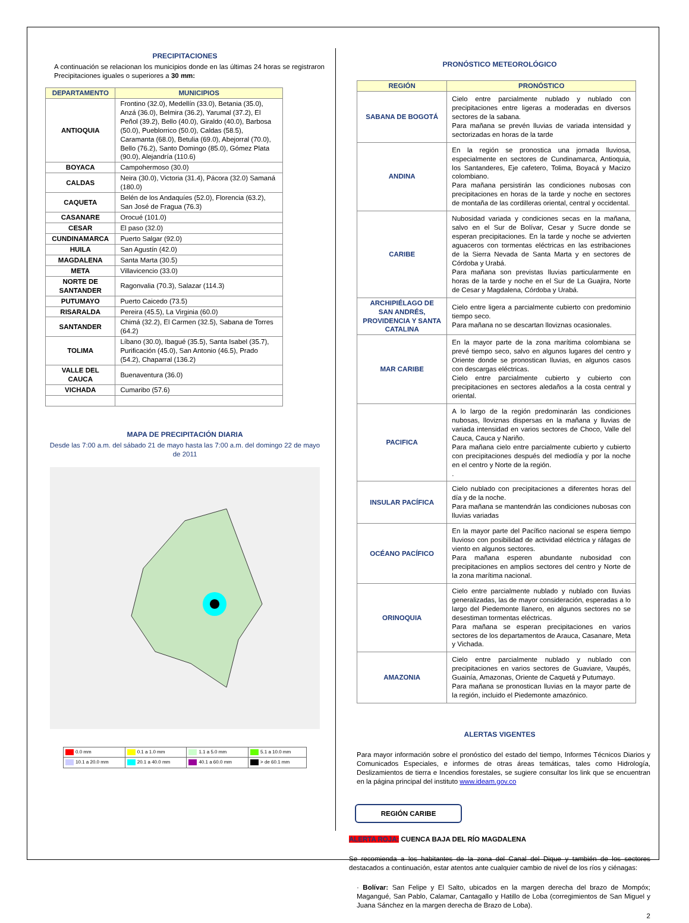PRECIPITACIONES
A continuación se relacionan los municipios donde en las últimas 24 horas se registraron Precipitaciones iguales o superiores a 30 mm:
| DEPARTAMENTO | MUNICIPIOS |
| --- | --- |
| ANTIOQUIA | Frontino (32.0), Medellín (33.0), Betania (35.0), Anzá (36.0), Belmira (36.2), Yarumal (37.2), El Peñol (39.2), Bello (40.0), Giraldo (40.0), Barbosa (50.0), Pueblorrico (50.0), Caldas (58.5), Caramanta (68.0), Betulia (69.0), Abejorral (70.0), Bello (76.2), Santo Domingo (85.0), Gómez Plata (90.0), Alejandría (110.6) |
| BOYACA | Campohermoso (30.0) |
| CALDAS | Neira (30.0), Victoria (31.4), Pácora (32.0) Samaná (180.0) |
| CAQUETA | Belén de los Andaquíes (52.0), Florencia (63.2), San José de Fragua (76.3) |
| CASANARE | Orocué (101.0) |
| CESAR | El paso (32.0) |
| CUNDINAMARCA | Puerto Salgar (92.0) |
| HUILA | San Agustín (42.0) |
| MAGDALENA | Santa Marta (30.5) |
| META | Villavicencio (33.0) |
| NORTE DE SANTANDER | Ragonvalia (70.3), Salazar (114.3) |
| PUTUMAYO | Puerto Caicedo (73.5) |
| RISARALDA | Pereira (45.5), La Virginia (60.0) |
| SANTANDER | Chimá (32.2), El Carmen (32.5), Sabana de Torres (64.2) |
| TOLIMA | Líbano (30.0), Ibagué (35.5), Santa Isabel (35.7), Purificación (45.0), San Antonio (46.5), Prado (54.2), Chaparral (136.2) |
| VALLE DEL CAUCA | Buenaventura (36.0) |
| VICHADA | Cumaribo (57.6) |
MAPA DE PRECIPITACIÓN DIARIA
Desde las 7:00 a.m. del sábado 21 de mayo hasta las 7:00 a.m. del domingo 22 de mayo de 2011
| 0.0 mm | 0.1 a 1.0 mm | 1.1 a 5.0 mm | 5.1 a 10.0 mm |
| 10.1 a 20.0 mm | 20.1 a 40.0 mm | 40.1 a 60.0 mm | > de 60.1 mm |
PRONÓSTICO METEOROLÓGICO
| REGIÓN | PRONÓSTICO |
| --- | --- |
| SABANA DE BOGOTÁ | Cielo entre parcialmente nublado y nublado con precipitaciones entre ligeras a moderadas en diversos sectores de la sabana. Para mañana se prevén lluvias de variada intensidad y sectorizadas en horas de la tarde |
| ANDINA | En la región se pronostica una jornada lluviosa, especialmente en sectores de Cundinamarca, Antioquia, los Santanderes, Eje cafetero, Tolima, Boyacá y Macizo colombiano. Para mañana persistirán las condiciones nubosas con precipitaciones en horas de la tarde y noche en sectores de montaña de las cordilleras oriental, central y occidental. |
| CARIBE | Nubosidad variada y condiciones secas en la mañana, salvo en el Sur de Bolívar, Cesar y Sucre donde se esperan precipitaciones. En la tarde y noche se advierten aguaceros con tormentas eléctricas en las estribaciones de la Sierra Nevada de Santa Marta y en sectores de Córdoba y Urabá. Para mañana son previstas lluvias particularmente en horas de la tarde y noche en el Sur de La Guajira, Norte de Cesar y Magdalena, Córdoba y Urabá. |
| ARCHIPIÉLAGO DE SAN ANDRÉS, PROVIDENCIA Y SANTA CATALINA | Cielo entre ligera a parcialmente cubierto con predominio tiempo seco. Para mañana no se descartan lloviznas ocasionales. |
| MAR CARIBE | En la mayor parte de la zona marítima colombiana se prevé tiempo seco, salvo en algunos lugares del centro y Oriente donde se pronostican lluvias, en algunos casos con descargas eléctricas. Cielo entre parcialmente cubierto y cubierto con precipitaciones en sectores aledaños a la costa central y oriental. |
| PACIFICA | A lo largo de la región predominarán las condiciones nubosas, lloviznas dispersas en la mañana y lluvias de variada intensidad en varios sectores de Choco, Valle del Cauca, Cauca y Nariño. Para mañana cielo entre parcialmente cubierto y cubierto con precipitaciones después del mediodía y por la noche en el centro y Norte de la región. . |
| INSULAR PACÍFICA | Cielo nublado con precipitaciones a diferentes horas del día y de la noche. Para mañana se mantendrán las condiciones nubosas con lluvias variadas |
| OCÉANO PACÍFICO | En la mayor parte del Pacífico nacional se espera tiempo lluvioso con posibilidad de actividad eléctrica y ráfagas de viento en algunos sectores. Para mañana esperen abundante nubosidad con precipitaciones en amplios sectores del centro y Norte de la zona marítima nacional. |
| ORINOQUIA | Cielo entre parcialmente nublado y nublado con lluvias generalizadas, las de mayor consideración, esperadas a lo largo del Piedemonte llanero, en algunos sectores no se desestiman tormentas eléctricas. Para mañana se esperan precipitaciones en varios sectores de los departamentos de Arauca, Casanare, Meta y Vichada. |
| AMAZONIA | Cielo entre parcialmente nublado y nublado con precipitaciones en varios sectores de Guaviare, Vaupés, Guainía, Amazonas, Oriente de Caquetá y Putumayo. Para mañana se pronostican lluvias en la mayor parte de la región, incluido el Piedemonte amazónico. |
ALERTAS VIGENTES
Para mayor información sobre el pronóstico del estado del tiempo, Informes Técnicos Diarios y Comunicados Especiales, e informes de otras áreas temáticas, tales como Hidrología, Deslizamientos de tierra e Incendios forestales, se sugiere consultar los link que se encuentran en la página principal del instituto www.ideam.gov.co
REGIÓN CARIBE
ALERTA ROJA: CUENCA BAJA DEL RÍO MAGDALENA
Se recomienda a los habitantes de la zona del Canal del Dique y también de los sectores destacados a continuación, estar atentos ante cualquier cambio de nivel de los ríos y ciénagas:
· Bolívar: San Felipe y El Salto, ubicados en la margen derecha del brazo de Mompóx; Magangué, San Pablo, Calamar, Cantagallo y Hatillo de Loba (corregimientos de San Miguel y Juana Sánchez en la margen derecha de Brazo de Loba).
2